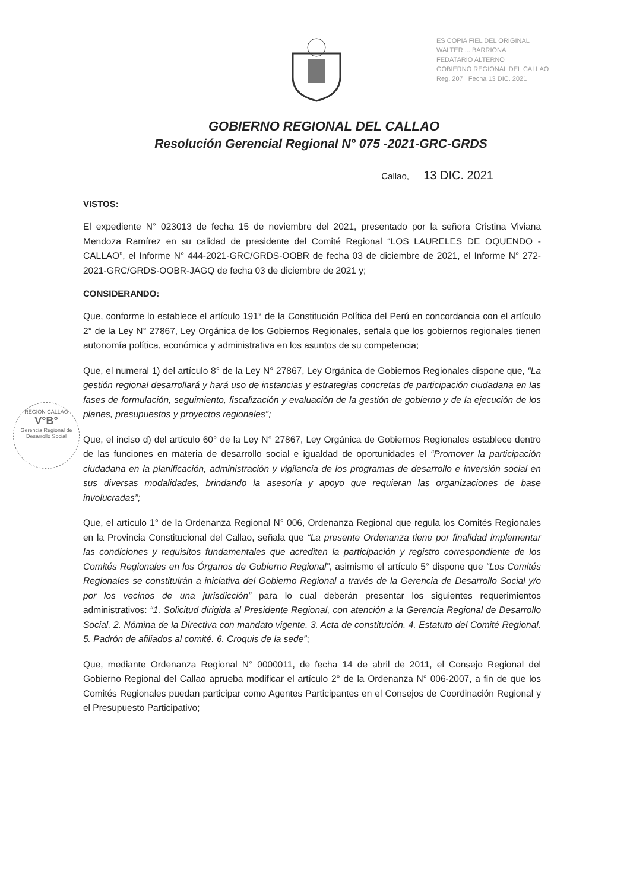ES COPIA FIEL DEL ORIGINAL
WALTER ... BARRIONA
FEDATARIO ALTERNO
GOBIERNO REGIONAL DEL CALLAO
Reg. 207 Fecha 13 DIC. 2021
REGION CALLAO
V°B°
Gerencia Regional de Desarrollo Social
GOBIERNO REGIONAL DEL CALLAO
Resolución Gerencial Regional N° 075 -2021-GRC-GRDS
Callao, 13 DIC. 2021
VISTOS:
El expediente N° 023013 de fecha 15 de noviembre del 2021, presentado por la señora Cristina Viviana Mendoza Ramírez en su calidad de presidente del Comité Regional “LOS LAURELES DE OQUENDO - CALLAO”, el Informe N° 444-2021-GRC/GRDS-OOBR de fecha 03 de diciembre de 2021, el Informe N° 272-2021-GRC/GRDS-OOBR-JAGQ de fecha 03 de diciembre de 2021 y;
CONSIDERANDO:
Que, conforme lo establece el artículo 191° de la Constitución Política del Perú en concordancia con el artículo 2° de la Ley N° 27867, Ley Orgánica de los Gobiernos Regionales, señala que los gobiernos regionales tienen autonomía política, económica y administrativa en los asuntos de su competencia;
Que, el numeral 1) del artículo 8° de la Ley N° 27867, Ley Orgánica de Gobiernos Regionales dispone que, “La gestión regional desarrollará y hará uso de instancias y estrategias concretas de participación ciudadana en las fases de formulación, seguimiento, fiscalización y evaluación de la gestión de gobierno y de la ejecución de los planes, presupuestos y proyectos regionales”;
Que, el inciso d) del artículo 60° de la Ley N° 27867, Ley Orgánica de Gobiernos Regionales establece dentro de las funciones en materia de desarrollo social e igualdad de oportunidades el “Promover la participación ciudadana en la planificación, administración y vigilancia de los programas de desarrollo e inversión social en sus diversas modalidades, brindando la asesoría y apoyo que requieran las organizaciones de base involucradas”;
Que, el artículo 1° de la Ordenanza Regional N° 006, Ordenanza Regional que regula los Comités Regionales en la Provincia Constitucional del Callao, señala que “La presente Ordenanza tiene por finalidad implementar las condiciones y requisitos fundamentales que acrediten la participación y registro correspondiente de los Comités Regionales en los Órganos de Gobierno Regional”, asimismo el artículo 5° dispone que “Los Comités Regionales se constituirán a iniciativa del Gobierno Regional a través de la Gerencia de Desarrollo Social y/o por los vecinos de una jurisdicción” para lo cual deberán presentar los siguientes requerimientos administrativos: “1. Solicitud dirigida al Presidente Regional, con atención a la Gerencia Regional de Desarrollo Social. 2. Nómina de la Directiva con mandato vigente. 3. Acta de constitución. 4. Estatuto del Comité Regional. 5. Padrón de afiliados al comité. 6. Croquis de la sede”;
Que, mediante Ordenanza Regional N° 0000011, de fecha 14 de abril de 2011, el Consejo Regional del Gobierno Regional del Callao aprueba modificar el artículo 2° de la Ordenanza N° 006-2007, a fin de que los Comités Regionales puedan participar como Agentes Participantes en el Consejos de Coordinación Regional y el Presupuesto Participativo;